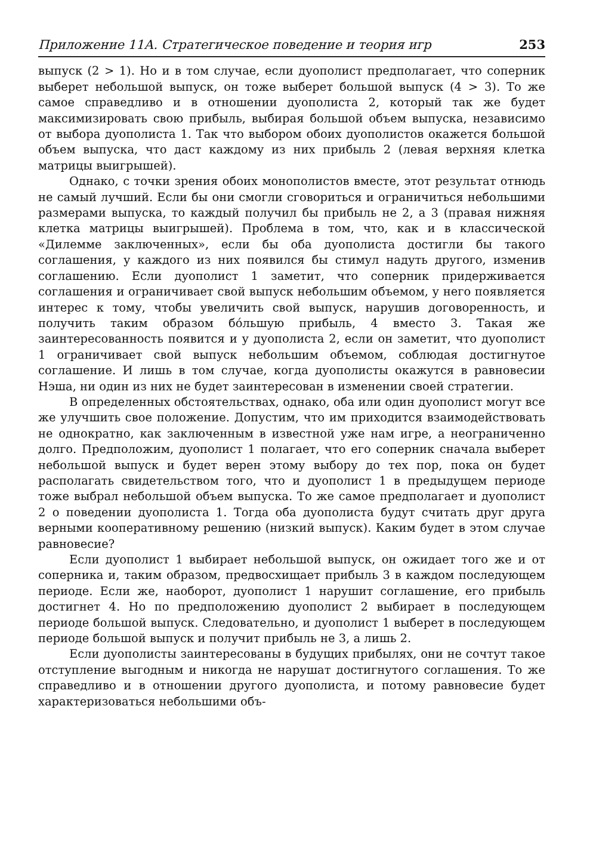Приложение 11А. Стратегическое поведение и теория игр 253
выпуск (2 > 1). Но и в том случае, если дуополист предполагает, что соперник выберет небольшой выпуск, он тоже выберет большой выпуск (4 > 3). То же самое справедливо и в отношении дуополиста 2, который так же будет максимизировать свою прибыль, выбирая большой объем выпуска, независимо от выбора дуополиста 1. Так что выбором обоих дуополистов окажется большой объем выпуска, что даст каждому из них прибыль 2 (левая верхняя клетка матрицы выигрышей).
Однако, с точки зрения обоих монополистов вместе, этот результат отнюдь не самый лучший. Если бы они смогли сговориться и ограничиться небольшими размерами выпуска, то каждый получил бы прибыль не 2, а 3 (правая нижняя клетка матрицы выигрышей). Проблема в том, что, как и в классической «Дилемме заключенных», если бы оба дуополиста достигли бы такого соглашения, у каждого из них появился бы стимул надуть другого, изменив соглашению. Если дуополист 1 заметит, что соперник придерживается соглашения и ограничивает свой выпуск небольшим объемом, у него появляется интерес к тому, чтобы увеличить свой выпуск, нарушив договоренность, и получить таким образом бóльшую прибыль, 4 вместо 3. Такая же заинтересованность появится и у дуополиста 2, если он заметит, что дуополист 1 ограничивает свой выпуск небольшим объемом, соблюдая достигнутое соглашение. И лишь в том случае, когда дуополисты окажутся в равновесии Нэша, ни один из них не будет заинтересован в изменении своей стратегии.
В определенных обстоятельствах, однако, оба или один дуополист могут все же улучшить свое положение. Допустим, что им приходится взаимодействовать не однократно, как заключенным в известной уже нам игре, а неограниченно долго. Предположим, дуополист 1 полагает, что его соперник сначала выберет небольшой выпуск и будет верен этому выбору до тех пор, пока он будет располагать свидетельством того, что и дуополист 1 в предыдущем периоде тоже выбрал небольшой объем выпуска. То же самое предполагает и дуополист 2 о поведении дуополиста 1. Тогда оба дуополиста будут считать друг друга верными кооперативному решению (низкий выпуск). Каким будет в этом случае равновесие?
Если дуополист 1 выбирает небольшой выпуск, он ожидает того же и от соперника и, таким образом, предвосхищает прибыль 3 в каждом последующем периоде. Если же, наоборот, дуополист 1 нарушит соглашение, его прибыль достигнет 4. Но по предположению дуополист 2 выбирает в последующем периоде большой выпуск. Следовательно, и дуополист 1 выберет в последующем периоде большой выпуск и получит прибыль не 3, а лишь 2.
Если дуополисты заинтересованы в будущих прибылях, они не сочтут такое отступление выгодным и никогда не нарушат достигнутого соглашения. То же справедливо и в отношении другого дуополиста, и потому равновесие будет характеризоваться небольшими объ-